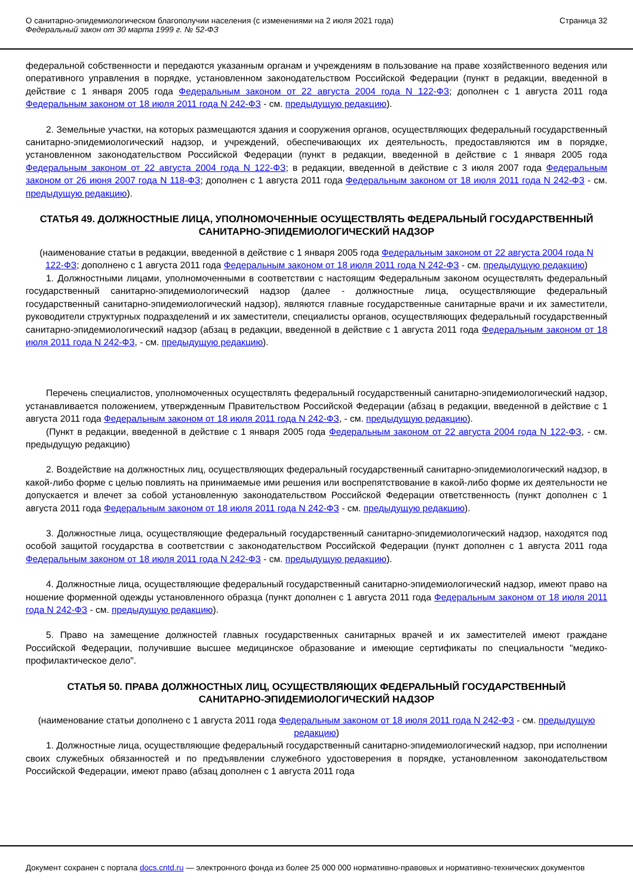О санитарно-эпидемиологическом благополучии населения (с изменениями на 2 июля 2021 года)
Федеральный закон от 30 марта 1999 г. № 52-ФЗ
Страница 32
федеральной собственности и передаются указанным органам и учреждениям в пользование на праве хозяйственного ведения или оперативного управления в порядке, установленном законодательством Российской Федерации (пункт в редакции, введенной в действие с 1 января 2005 года Федеральным законом от 22 августа 2004 года N 122-ФЗ; дополнен с 1 августа 2011 года Федеральным законом от 18 июля 2011 года N 242-ФЗ - см. предыдущую редакцию).
2. Земельные участки, на которых размещаются здания и сооружения органов, осуществляющих федеральный государственный санитарно-эпидемиологический надзор, и учреждений, обеспечивающих их деятельность, предоставляются им в порядке, установленном законодательством Российской Федерации (пункт в редакции, введенной в действие с 1 января 2005 года Федеральным законом от 22 августа 2004 года N 122-ФЗ; в редакции, введенной в действие с 3 июля 2007 года Федеральным законом от 26 июня 2007 года N 118-ФЗ; дополнен с 1 августа 2011 года Федеральным законом от 18 июля 2011 года N 242-ФЗ - см. предыдущую редакцию).
СТАТЬЯ 49. ДОЛЖНОСТНЫЕ ЛИЦА, УПОЛНОМОЧЕННЫЕ ОСУЩЕСТВЛЯТЬ ФЕДЕРАЛЬНЫЙ ГОСУДАРСТВЕННЫЙ САНИТАРНО-ЭПИДЕМИОЛОГИЧЕСКИЙ НАДЗОР
(наименование статьи в редакции, введенной в действие с 1 января 2005 года Федеральным законом от 22 августа 2004 года N 122-ФЗ; дополнено с 1 августа 2011 года Федеральным законом от 18 июля 2011 года N 242-ФЗ - см. предыдущую редакцию)
1. Должностными лицами, уполномоченными в соответствии с настоящим Федеральным законом осуществлять федеральный государственный санитарно-эпидемиологический надзор (далее - должностные лица, осуществляющие федеральный государственный санитарно-эпидемиологический надзор), являются главные государственные санитарные врачи и их заместители, руководители структурных подразделений и их заместители, специалисты органов, осуществляющих федеральный государственный санитарно-эпидемиологический надзор (абзац в редакции, введенной в действие с 1 августа 2011 года Федеральным законом от 18 июля 2011 года N 242-ФЗ, - см. предыдущую редакцию).
Перечень специалистов, уполномоченных осуществлять федеральный государственный санитарно-эпидемиологический надзор, устанавливается положением, утвержденным Правительством Российской Федерации (абзац в редакции, введенной в действие с 1 августа 2011 года Федеральным законом от 18 июля 2011 года N 242-ФЗ, - см. предыдущую редакцию).
(Пункт в редакции, введенной в действие с 1 января 2005 года Федеральным законом от 22 августа 2004 года N 122-ФЗ, - см. предыдущую редакцию)
2. Воздействие на должностных лиц, осуществляющих федеральный государственный санитарно-эпидемиологический надзор, в какой-либо форме с целью повлиять на принимаемые ими решения или воспрепятствование в какой-либо форме их деятельности не допускается и влечет за собой установленную законодательством Российской Федерации ответственность (пункт дополнен с 1 августа 2011 года Федеральным законом от 18 июля 2011 года N 242-ФЗ - см. предыдущую редакцию).
3. Должностные лица, осуществляющие федеральный государственный санитарно-эпидемиологический надзор, находятся под особой защитой государства в соответствии с законодательством Российской Федерации (пункт дополнен с 1 августа 2011 года Федеральным законом от 18 июля 2011 года N 242-ФЗ - см. предыдущую редакцию).
4. Должностные лица, осуществляющие федеральный государственный санитарно-эпидемиологический надзор, имеют право на ношение форменной одежды установленного образца (пункт дополнен с 1 августа 2011 года Федеральным законом от 18 июля 2011 года N 242-ФЗ - см. предыдущую редакцию).
5. Право на замещение должностей главных государственных санитарных врачей и их заместителей имеют граждане Российской Федерации, получившие высшее медицинское образование и имеющие сертификаты по специальности "медико-профилактическое дело".
СТАТЬЯ 50. ПРАВА ДОЛЖНОСТНЫХ ЛИЦ, ОСУЩЕСТВЛЯЮЩИХ ФЕДЕРАЛЬНЫЙ ГОСУДАРСТВЕННЫЙ САНИТАРНО-ЭПИДЕМИОЛОГИЧЕСКИЙ НАДЗОР
(наименование статьи дополнено с 1 августа 2011 года Федеральным законом от 18 июля 2011 года N 242-ФЗ - см. предыдущую редакцию)
1. Должностные лица, осуществляющие федеральный государственный санитарно-эпидемиологический надзор, при исполнении своих служебных обязанностей и по предъявлении служебного удостоверения в порядке, установленном законодательством Российской Федерации, имеют право (абзац дополнен с 1 августа 2011 года
Документ сохранен с портала docs.cntd.ru — электронного фонда из более 25 000 000 нормативно-правовых и нормативно-технических документов